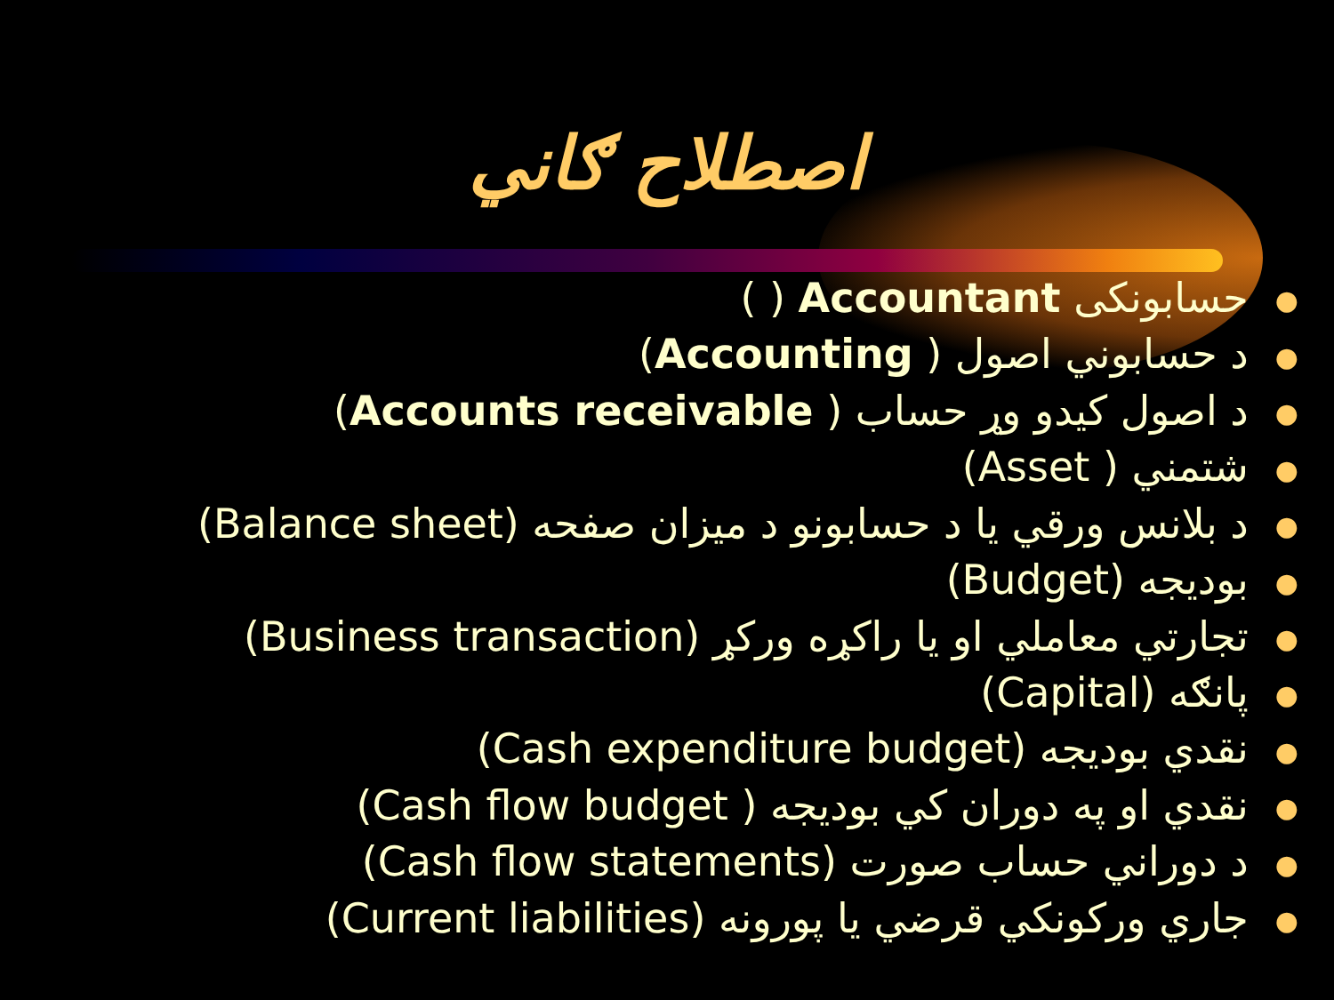اصطلاح ګاني
●حسابونکی Accountant ( )
●د حسابوني اصول ( Accounting)
●د اصول کیدو وړ حساب ( Accounts receivable)
●شتمني ( Asset)
●د بلانس ورقي یا د حسابونو د میزان صفحه (Balance sheet)
●بودیجه (Budget)
●تجارتي معاملي او یا راکړه ورکړ (Business transaction)
●پانګه (Capital)
●نقدي بودیجه (Cash expenditure budget)
●نقدي او په دوران کي بودیجه ( Cash flow budget)
●د دوراني حساب صورت (Cash flow statements)
●جاري ورکونکي قرضي یا پورونه (Current liabilities)